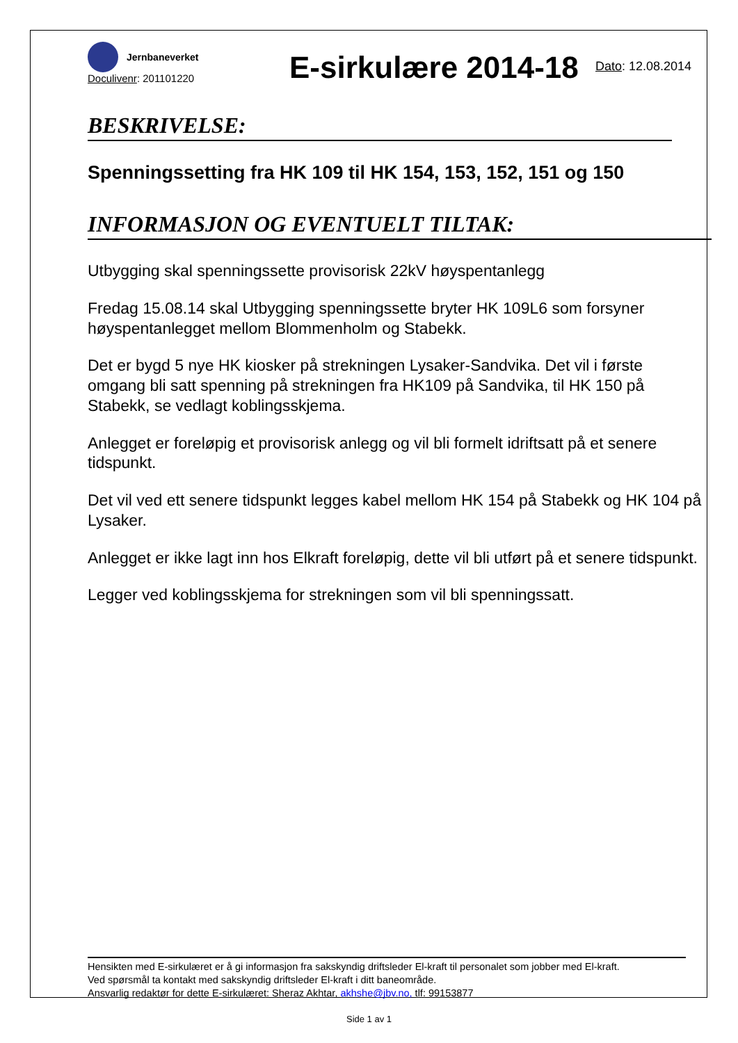Jernbaneverket
Doculivenr: 201101220
E-sirkulære 2014-18
Dato: 12.08.2014
BESKRIVELSE:
Spenningssetting fra HK 109 til HK 154, 153, 152, 151 og 150
INFORMASJON OG EVENTUELT TILTAK:
Utbygging skal spenningssette provisorisk 22kV høyspentanlegg
Fredag 15.08.14 skal Utbygging spenningssette bryter HK 109L6 som forsyner høyspentanlegget mellom Blommenholm og Stabekk.
Det er bygd 5 nye HK kiosker på strekningen Lysaker-Sandvika. Det vil i første omgang bli satt spenning på strekningen fra HK109 på Sandvika, til HK 150 på Stabekk, se vedlagt koblingsskjema.
Anlegget er foreløpig et provisorisk anlegg og vil bli formelt idriftsatt på et senere tidspunkt.
Det vil ved ett senere tidspunkt legges kabel mellom HK 154 på Stabekk og HK 104 på Lysaker.
Anlegget er ikke lagt inn hos Elkraft foreløpig, dette vil bli utført på et senere tidspunkt.
Legger ved koblingsskjema for strekningen som vil bli spenningssatt.
Hensikten med E-sirkulæret er å gi informasjon fra sakskyndig driftsleder El-kraft til personalet som jobber med El-kraft.
Ved spørsmål ta kontakt med sakskyndig driftsleder El-kraft i ditt baneområde.
Ansvarlig redaktør for dette E-sirkulæret: Sheraz Akhtar, akhshe@jbv.no, tlf: 99153877
Side 1 av 1